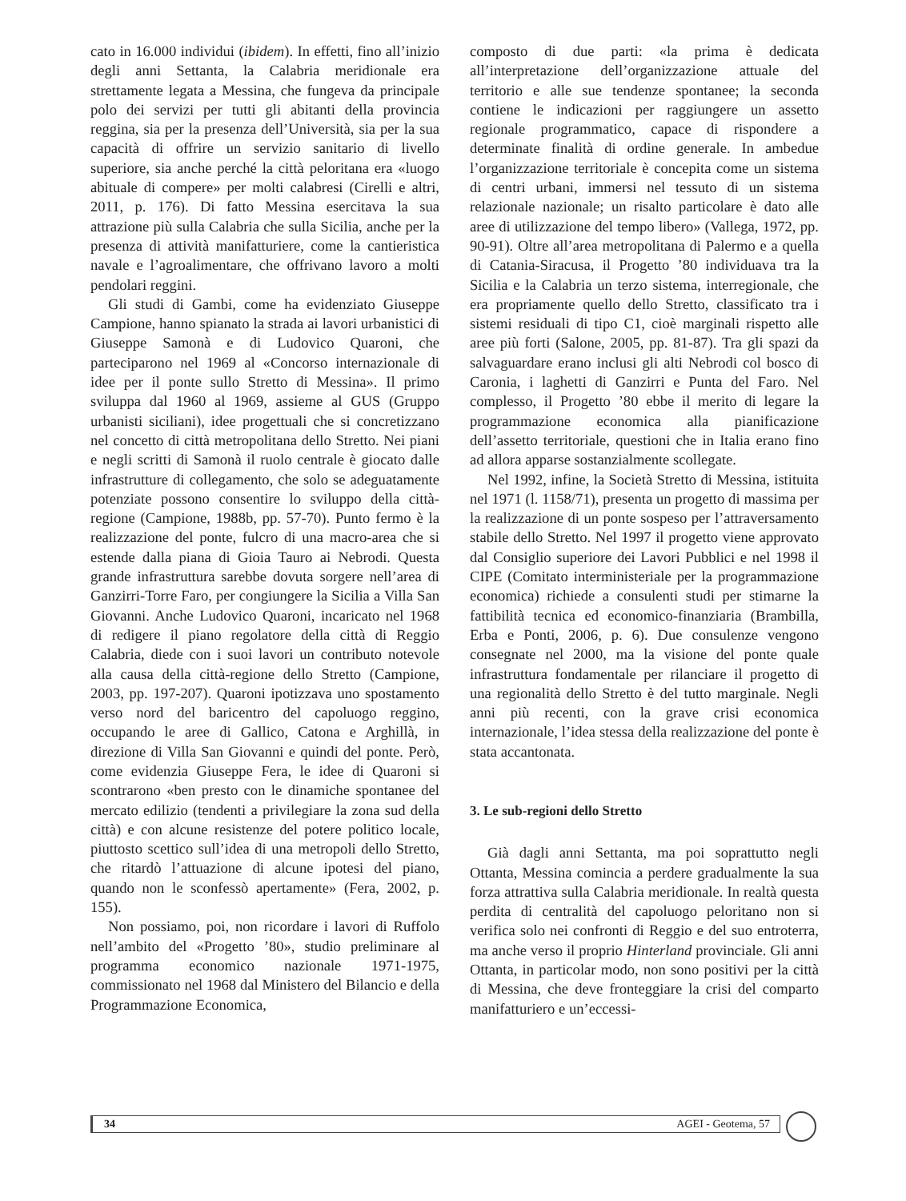cato in 16.000 individui (ibidem). In effetti, fino all’inizio degli anni Settanta, la Calabria meridionale era strettamente legata a Messina, che fungeva da principale polo dei servizi per tutti gli abitanti della provincia reggina, sia per la presenza dell’Università, sia per la sua capacità di offrire un servizio sanitario di livello superiore, sia anche perché la città peloritana era «luogo abituale di compere» per molti calabresi (Cirelli e altri, 2011, p. 176). Di fatto Messina esercitava la sua attrazione più sulla Calabria che sulla Sicilia, anche per la presenza di attività manifatturiere, come la cantieristica navale e l’agroalimentare, che offrivano lavoro a molti pendolari reggini.
Gli studi di Gambi, come ha evidenziato Giuseppe Campione, hanno spianato la strada ai lavori urbanistici di Giuseppe Samonà e di Ludovico Quaroni, che parteciparono nel 1969 al «Concorso internazionale di idee per il ponte sullo Stretto di Messina». Il primo sviluppa dal 1960 al 1969, assieme al GUS (Gruppo urbanisti siciliani), idee progettuali che si concretizzano nel concetto di città metropolitana dello Stretto. Nei piani e negli scritti di Samonà il ruolo centrale è giocato dalle infrastrutture di collegamento, che solo se adeguatamente potenziate possono consentire lo sviluppo della città-regione (Campione, 1988b, pp. 57-70). Punto fermo è la realizzazione del ponte, fulcro di una macro-area che si estende dalla piana di Gioia Tauro ai Nebrodi. Questa grande infrastruttura sarebbe dovuta sorgere nell’area di Ganzirri-Torre Faro, per congiungere la Sicilia a Villa San Giovanni. Anche Ludovico Quaroni, incaricato nel 1968 di redigere il piano regolatore della città di Reggio Calabria, diede con i suoi lavori un contributo notevole alla causa della città-regione dello Stretto (Campione, 2003, pp. 197-207). Quaroni ipotizzava uno spostamento verso nord del baricentro del capoluogo reggino, occupando le aree di Gallico, Catona e Arghillà, in direzione di Villa San Giovanni e quindi del ponte. Però, come evidenzia Giuseppe Fera, le idee di Quaroni si scontrarono «ben presto con le dinamiche spontanee del mercato edilizio (tendenti a privilegiare la zona sud della città) e con alcune resistenze del potere politico locale, piuttosto scettico sull’idea di una metropoli dello Stretto, che ritardò l’attuazione di alcune ipotesi del piano, quando non le sconfessò apertamente» (Fera, 2002, p. 155).
Non possiamo, poi, non ricordare i lavori di Ruffolo nell’ambito del «Progetto ’80», studio preliminare al programma economico nazionale 1971-1975, commissionato nel 1968 dal Ministero del Bilancio e della Programmazione Economica,
composto di due parti: «la prima è dedicata all’interpretazione dell’organizzazione attuale del territorio e alle sue tendenze spontanee; la seconda contiene le indicazioni per raggiungere un assetto regionale programmatico, capace di rispondere a determinate finalità di ordine generale. In ambedue l’organizzazione territoriale è concepita come un sistema di centri urbani, immersi nel tessuto di un sistema relazionale nazionale; un risalto particolare è dato alle aree di utilizzazione del tempo libero» (Vallega, 1972, pp. 90-91). Oltre all’area metropolitana di Palermo e a quella di Catania-Siracusa, il Progetto ’80 individuava tra la Sicilia e la Calabria un terzo sistema, interregionale, che era propriamente quello dello Stretto, classificato tra i sistemi residuali di tipo C1, cioè marginali rispetto alle aree più forti (Salone, 2005, pp. 81-87). Tra gli spazi da salvaguardare erano inclusi gli alti Nebrodi col bosco di Caronia, i laghetti di Ganzirri e Punta del Faro. Nel complesso, il Progetto ’80 ebbe il merito di legare la programmazione economica alla pianificazione dell’assetto territoriale, questioni che in Italia erano fino ad allora apparse sostanzialmente scollegate.
Nel 1992, infine, la Società Stretto di Messina, istituita nel 1971 (l. 1158/71), presenta un progetto di massima per la realizzazione di un ponte sospeso per l’attraversamento stabile dello Stretto. Nel 1997 il progetto viene approvato dal Consiglio superiore dei Lavori Pubblici e nel 1998 il CIPE (Comitato interministeriale per la programmazione economica) richiede a consulenti studi per stimarne la fattibilità tecnica ed economico-finanziaria (Brambilla, Erba e Ponti, 2006, p. 6). Due consulenze vengono consegnate nel 2000, ma la visione del ponte quale infrastruttura fondamentale per rilanciare il progetto di una regionalità dello Stretto è del tutto marginale. Negli anni più recenti, con la grave crisi economica internazionale, l’idea stessa della realizzazione del ponte è stata accantonata.
3. Le sub-regioni dello Stretto
Già dagli anni Settanta, ma poi soprattutto negli Ottanta, Messina comincia a perdere gradualmente la sua forza attrattiva sulla Calabria meridionale. In realtà questa perdita di centralità del capoluogo peloritano non si verifica solo nei confronti di Reggio e del suo entroterra, ma anche verso il proprio Hinterland provinciale. Gli anni Ottanta, in particolar modo, non sono positivi per la città di Messina, che deve fronteggiare la crisi del comparto manifatturiero e un’eccessi-
34 AGEI - Geotema, 57